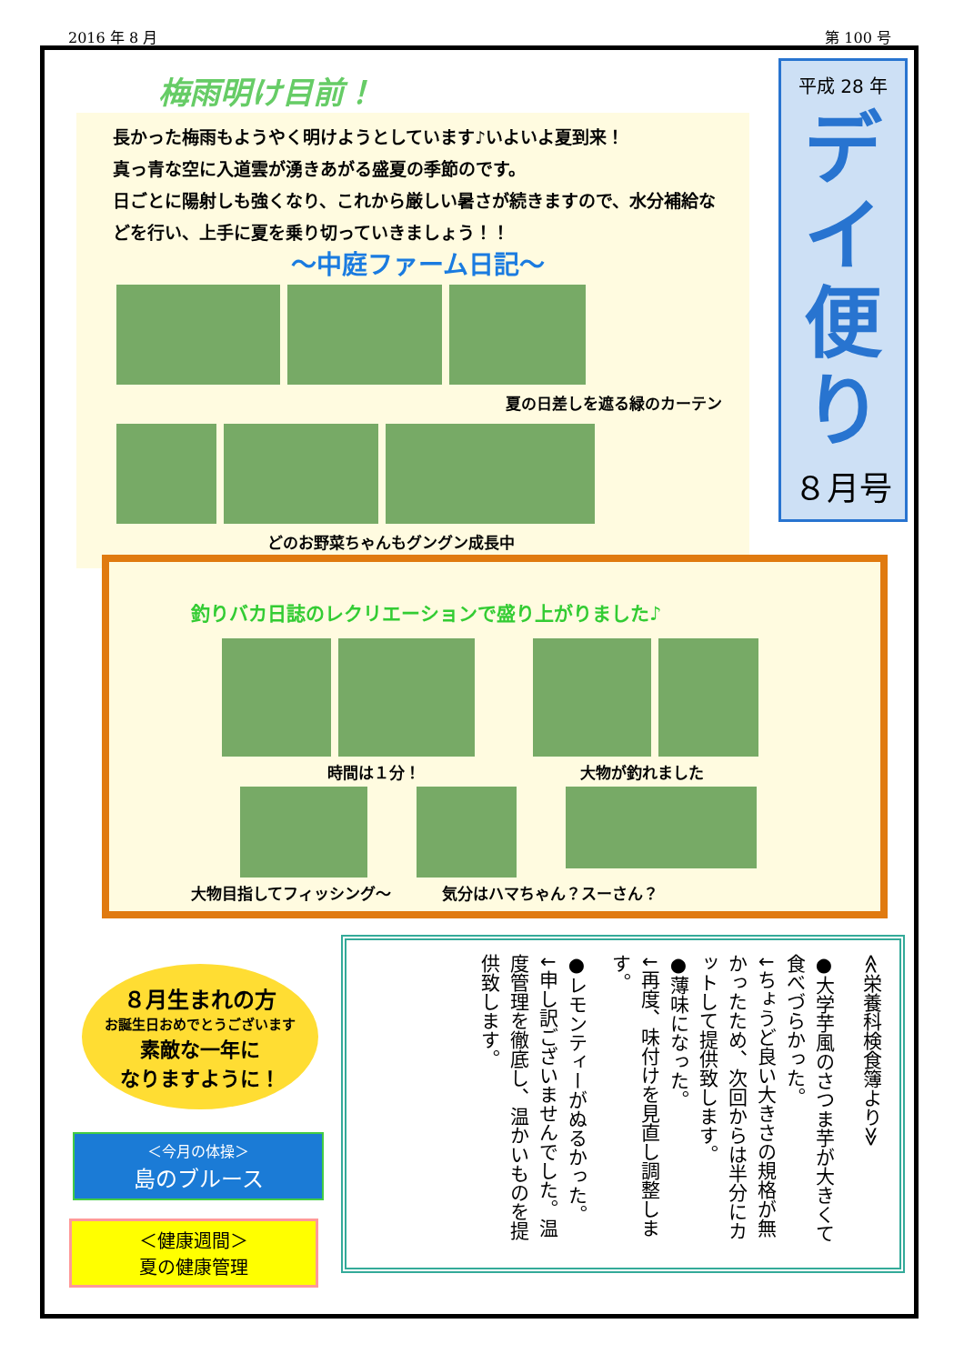2016 年 8 月 第 100 号
梅雨明け目前！
長かった梅雨もようやく明けようとしています♪いよいよ夏到来！
真っ青な空に入道雲が湧きあがる盛夏の季節のです。
日ごとに陽射しも強くなり、これから厳しい暑さが続きますので、水分補給などを行い、上手に夏を乗り切っていきましょう！！
～中庭ファーム日記～
夏の日差しを遮る緑のカーテン
どのお野菜ちゃんもグングン成長中
平成 28 年
デイ
便
り
８月号
釣りバカ日誌のレクリエーションで盛り上がりました♪
時間は１分！ 大物が釣れました
大物目指してフィッシング～ 気分はハマちゃん？スーさん？
８月生まれの方
お誕生日おめでとうございます
素敵な一年に
なりますように！
＜今月の体操＞
島のブルース
＜健康週間＞
夏の健康管理
≪栄養科検食簿より≫
●大学芋風のさつま芋が大きくて食べづらかった。
↓ちょうど良い大きさの規格が無かったため、次回からは半分にカットして提供致します。
●薄味になった。
↓再度、味付けを見直し調整します。
●レモンティーがぬるかった。
↓申し訳ございませんでした。温度管理を徹底し、温かいものを提供致します。